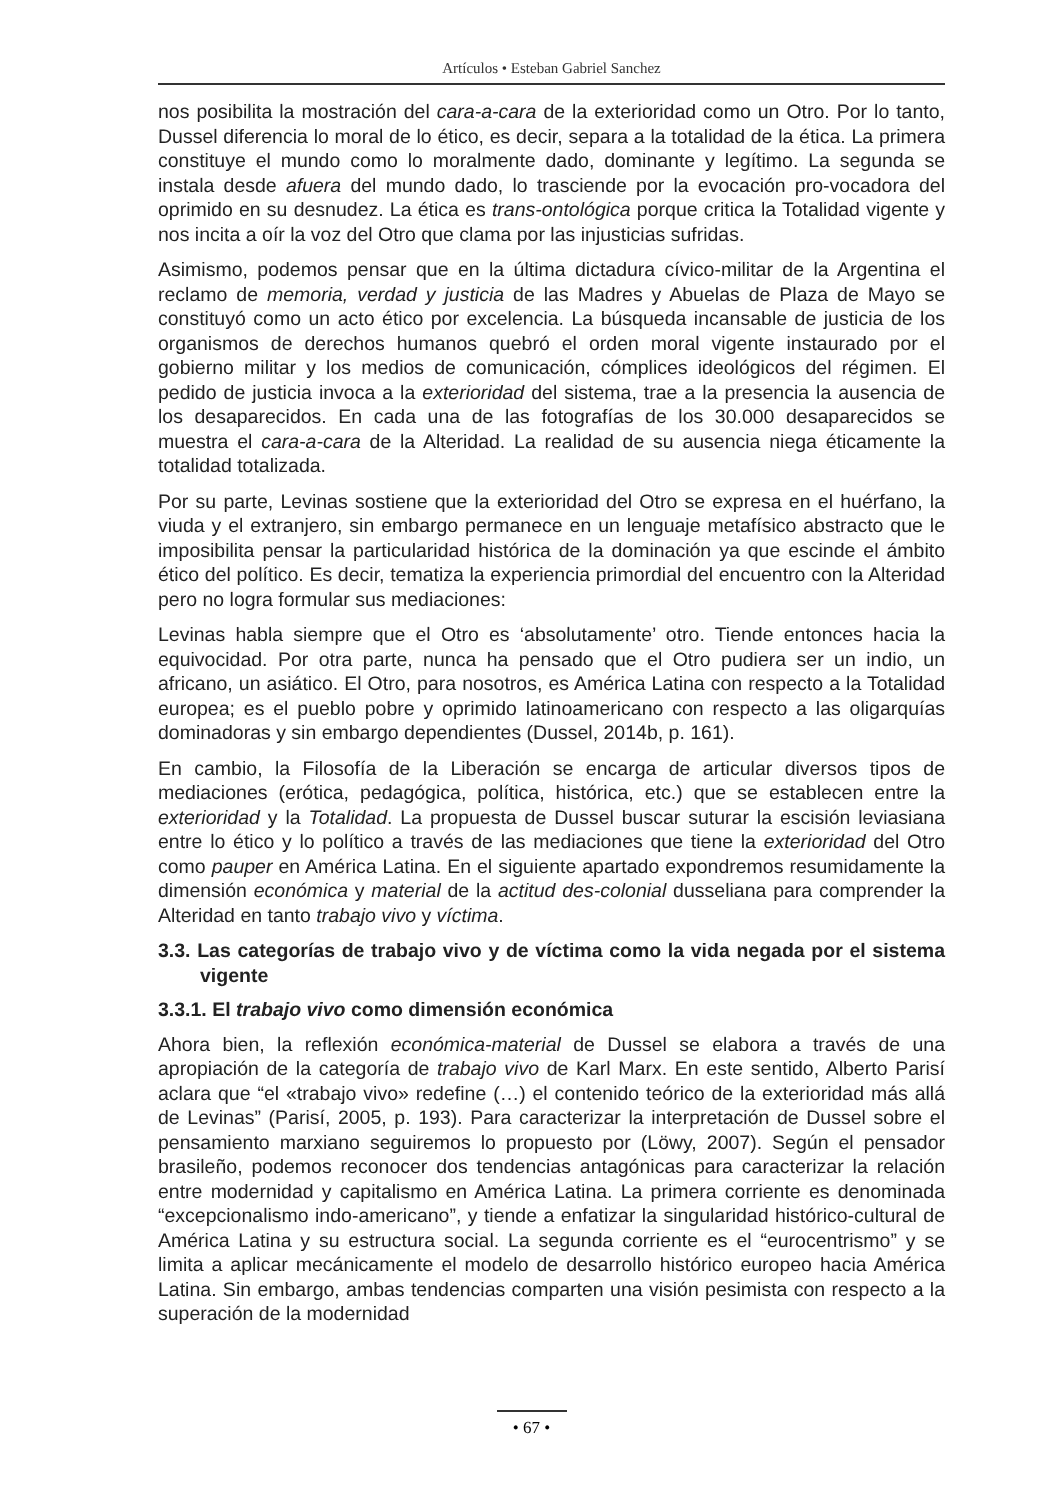Artículos • Esteban Gabriel Sanchez
nos posibilita la mostración del cara-a-cara de la exterioridad como un Otro. Por lo tanto, Dussel diferencia lo moral de lo ético, es decir, separa a la totalidad de la ética. La primera constituye el mundo como lo moralmente dado, dominante y legítimo. La segunda se instala desde afuera del mundo dado, lo trasciende por la evocación pro-vocadora del oprimido en su desnudez. La ética es trans-ontológica porque critica la Totalidad vigente y nos incita a oír la voz del Otro que clama por las injusticias sufridas.
Asimismo, podemos pensar que en la última dictadura cívico-militar de la Argentina el reclamo de memoria, verdad y justicia de las Madres y Abuelas de Plaza de Mayo se constituyó como un acto ético por excelencia. La búsqueda incansable de justicia de los organismos de derechos humanos quebró el orden moral vigente instaurado por el gobierno militar y los medios de comunicación, cómplices ideológicos del régimen. El pedido de justicia invoca a la exterioridad del sistema, trae a la presencia la ausencia de los desaparecidos. En cada una de las fotografías de los 30.000 desaparecidos se muestra el cara-a-cara de la Alteridad. La realidad de su ausencia niega éticamente la totalidad totalizada.
Por su parte, Levinas sostiene que la exterioridad del Otro se expresa en el huérfano, la viuda y el extranjero, sin embargo permanece en un lenguaje metafísico abstracto que le imposibilita pensar la particularidad histórica de la dominación ya que escinde el ámbito ético del político. Es decir, tematiza la experiencia primordial del encuentro con la Alteridad pero no logra formular sus mediaciones:
Levinas habla siempre que el Otro es ‘absolutamente’ otro. Tiende entonces hacia la equivocidad. Por otra parte, nunca ha pensado que el Otro pudiera ser un indio, un africano, un asiático. El Otro, para nosotros, es América Latina con respecto a la Totalidad europea; es el pueblo pobre y oprimido latinoamericano con respecto a las oligarquías dominadoras y sin embargo dependientes (Dussel, 2014b, p. 161).
En cambio, la Filosofía de la Liberación se encarga de articular diversos tipos de mediaciones (erótica, pedagógica, política, histórica, etc.) que se establecen entre la exterioridad y la Totalidad. La propuesta de Dussel buscar suturar la escisión leviasiana entre lo ético y lo político a través de las mediaciones que tiene la exterioridad del Otro como pauper en América Latina. En el siguiente apartado expondremos resumidamente la dimensión económica y material de la actitud des-colonial dusseliana para comprender la Alteridad en tanto trabajo vivo y víctima.
3.3. Las categorías de trabajo vivo y de víctima como la vida negada por el sistema vigente
3.3.1. El trabajo vivo como dimensión económica
Ahora bien, la reflexión económica-material de Dussel se elabora a través de una apropiación de la categoría de trabajo vivo de Karl Marx. En este sentido, Alberto Parisí aclara que “el «trabajo vivo» redefine (…) el contenido teórico de la exterioridad más allá de Levinas” (Parisí, 2005, p. 193). Para caracterizar la interpretación de Dussel sobre el pensamiento marxiano seguiremos lo propuesto por (Löwy, 2007). Según el pensador brasileño, podemos reconocer dos tendencias antagónicas para caracterizar la relación entre modernidad y capitalismo en América Latina. La primera corriente es denominada “excepcionalismo indo-americano”, y tiende a enfatizar la singularidad histórico-cultural de América Latina y su estructura social. La segunda corriente es el “eurocentrismo” y se limita a aplicar mecánicamente el modelo de desarrollo histórico europeo hacia América Latina. Sin embargo, ambas tendencias comparten una visión pesimista con respecto a la superación de la modernidad
• 67 •